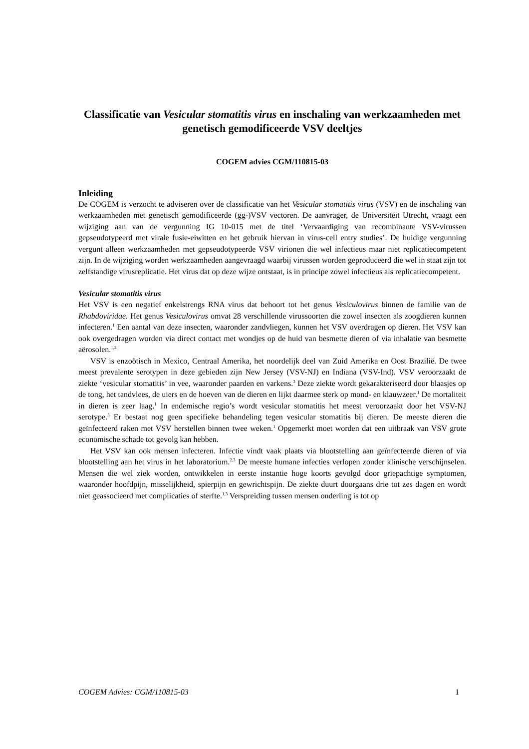Classificatie van Vesicular stomatitis virus en inschaling van werkzaamheden met genetisch gemodificeerde VSV deeltjes
COGEM advies CGM/110815-03
Inleiding
De COGEM is verzocht te adviseren over de classificatie van het Vesicular stomatitis virus (VSV) en de inschaling van werkzaamheden met genetisch gemodificeerde (gg-)VSV vectoren. De aanvrager, de Universiteit Utrecht, vraagt een wijziging aan van de vergunning IG 10-015 met de titel ‘Vervaardiging van recombinante VSV-virussen gepseudotypeerd met virale fusie-eiwitten en het gebruik hiervan in virus-cell entry studies’. De huidige vergunning vergunt alleen werkzaamheden met gepseudotypeerde VSV virionen die wel infectieus maar niet replicatiecompetent zijn. In de wijziging worden werkzaamheden aangevraagd waarbij virussen worden geproduceerd die wel in staat zijn tot zelfstandige virusreplicatie. Het virus dat op deze wijze ontstaat, is in principe zowel infectieus als replicatiecompetent.
Vesicular stomatitis virus
Het VSV is een negatief enkelstrengs RNA virus dat behoort tot het genus Vesiculovirus binnen de familie van de Rhabdoviridae. Het genus Vesiculovirus omvat 28 verschillende virussoorten die zowel insecten als zoogdieren kunnen infecteren.<sup>1</sup> Een aantal van deze insecten, waaronder zandvliegen, kunnen het VSV overdragen op dieren. Het VSV kan ook overgedragen worden via direct contact met wondjes op de huid van besmette dieren of via inhalatie van besmette aërosolen.<sup>1,2</sup>
VSV is enzoötisch in Mexico, Centraal Amerika, het noordelijk deel van Zuid Amerika en Oost Brazilië. De twee meest prevalente serotypen in deze gebieden zijn New Jersey (VSV-NJ) en Indiana (VSV-Ind). VSV veroorzaakt de ziekte ‘vesicular stomatitis’ in vee, waaronder paarden en varkens.<sup>3</sup> Deze ziekte wordt gekarakteriseerd door blaasjes op de tong, het tandvlees, de uiers en de hoeven van de dieren en lijkt daarmee sterk op mond- en klauwzeer.<sup>1</sup> De mortaliteit in dieren is zeer laag.<sup>1</sup> In endemische regio’s wordt vesicular stomatitis het meest veroorzaakt door het VSV-NJ serotype.<sup>3</sup> Er bestaat nog geen specifieke behandeling tegen vesicular stomatitis bij dieren. De meeste dieren die geïnfecteerd raken met VSV herstellen binnen twee weken.<sup>1</sup> Opgemerkt moet worden dat een uitbraak van VSV grote economische schade tot gevolg kan hebben.
Het VSV kan ook mensen infecteren. Infectie vindt vaak plaats via blootstelling aan geïnfecteerde dieren of via blootstelling aan het virus in het laboratorium.<sup>2,3</sup> De meeste humane infecties verlopen zonder klinische verschijnselen. Mensen die wel ziek worden, ontwikkelen in eerste instantie hoge koorts gevolgd door griepachtige symptomen, waaronder hoofdpijn, misselijkheid, spierpijn en gewrichtspijn. De ziekte duurt doorgaans drie tot zes dagen en wordt niet geassocieerd met complicaties of sterfte.<sup>1,3</sup> Verspreiding tussen mensen onderling is tot op
COGEM Advies: CGM/110815-03 1